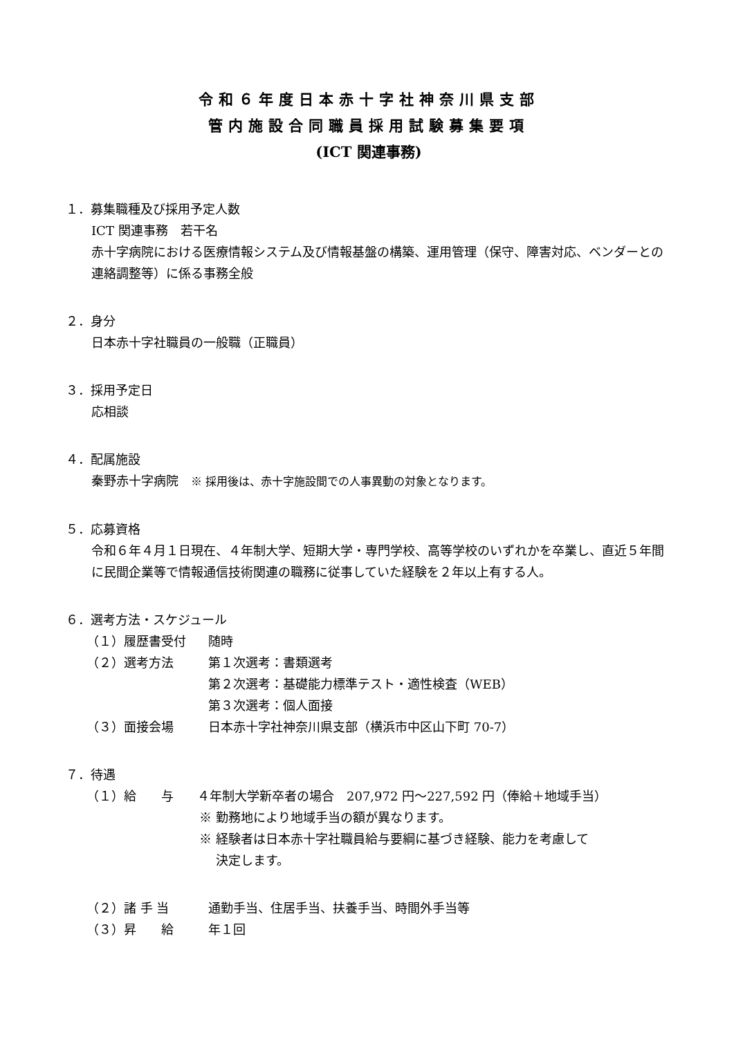令和６年度日本赤十字社神奈川県支部
管内施設合同職員採用試験募集要項
(ICT 関連事務)
１．募集職種及び採用予定人数
ICT 関連事務　若干名
赤十字病院における医療情報システム及び情報基盤の構築、運用管理（保守、障害対応、ベンダーとの連絡調整等）に係る事務全般
２．身分
日本赤十字社職員の一般職（正職員）
３．採用予定日
応相談
４．配属施設
秦野赤十字病院　※ 採用後は、赤十字施設間での人事異動の対象となります。
５．応募資格
令和６年４月１日現在、４年制大学、短期大学・専門学校、高等学校のいずれかを卒業し、直近５年間に民間企業等で情報通信技術関連の職務に従事していた経験を２年以上有する人。
６．選考方法・スケジュール
（１）履歴書受付 随時
（２）選考方法 第１次選考：書類選考
第２次選考：基礎能力標準テスト・適性検査（WEB）
第３次選考：個人面接
（３）面接会場 日本赤十字社神奈川県支部（横浜市中区山下町 70-7）
７．待遇
（１）給　　与 ４年制大学新卒者の場合　207,972 円～227,592 円（俸給＋地域手当）
※ 勤務地により地域手当の額が異なります。
※ 経験者は日本赤十字社職員給与要綱に基づき経験、能力を考慮して
決定します。
（２）諸 手 当 通勤手当、住居手当、扶養手当、時間外手当等
（３）昇　　給 年１回